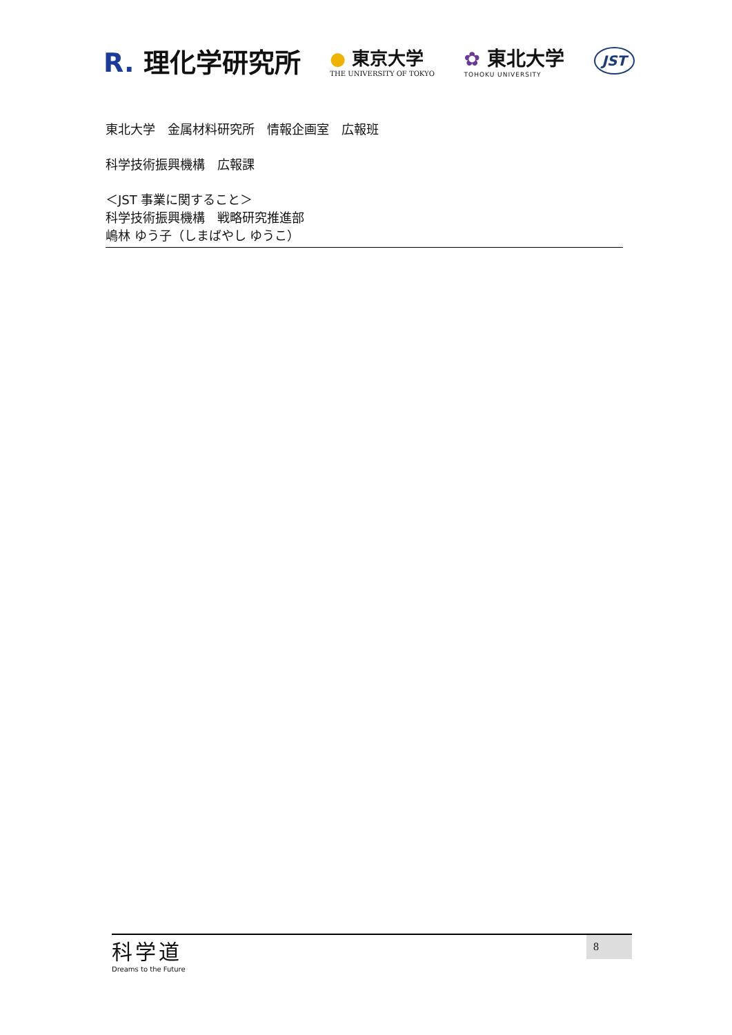R. 理化学研究所
● 東京大学
THE UNIVERSITY OF TOKYO
✿ 東北大学
TOHOKU UNIVERSITY
JST
東北大学　金属材料研究所　情報企画室　広報班
科学技術振興機構　広報課
＜JST 事業に関すること＞
科学技術振興機構　戦略研究推進部
嶋林 ゆう子（しまばやし ゆうこ）
科学道
Dreams to the Future
8